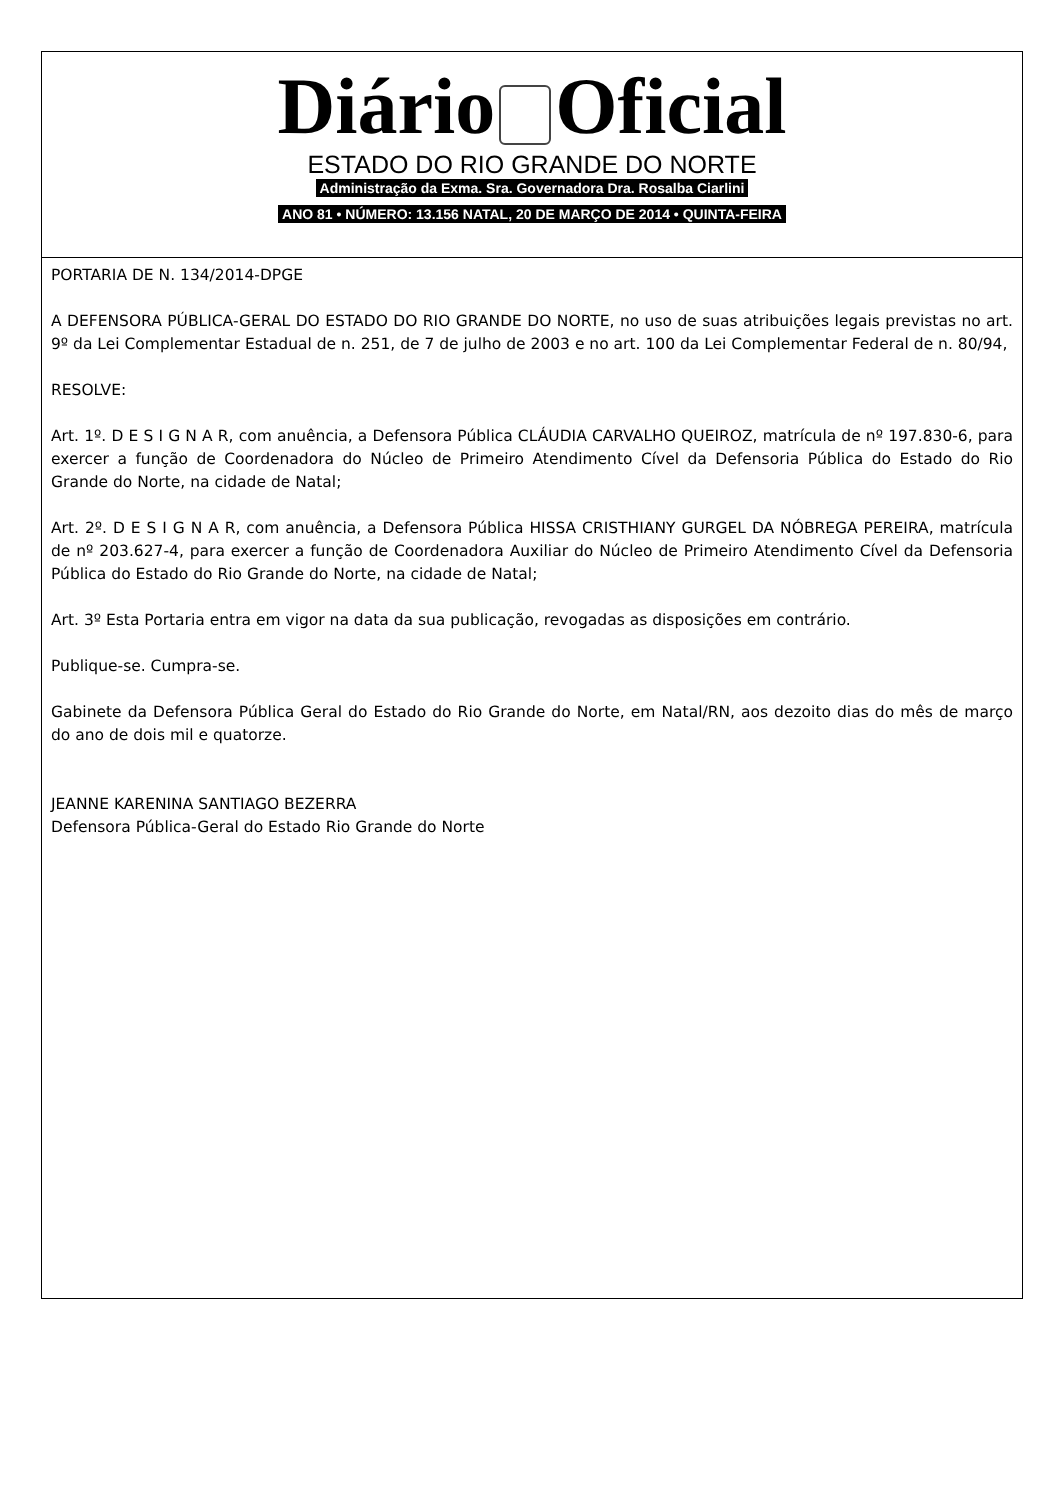Diário Oficial
ESTADO DO RIO GRANDE DO NORTE
Administração da Exma. Sra. Governadora Dra. Rosalba Ciarlini
ANO 81 • NÚMERO: 13.156 NATAL, 20 DE MARÇO DE 2014 • QUINTA-FEIRA
PORTARIA DE N. 134/2014-DPGE
A DEFENSORA PÚBLICA-GERAL DO ESTADO DO RIO GRANDE DO NORTE, no uso de suas atribuições legais previstas no art. 9º da Lei Complementar Estadual de n. 251, de 7 de julho de 2003 e no art. 100 da Lei Complementar Federal de n. 80/94,
RESOLVE:
Art. 1º. D E S I G N A R, com anuência, a Defensora Pública CLÁUDIA CARVALHO QUEIROZ, matrícula de nº 197.830-6, para exercer a função de Coordenadora do Núcleo de Primeiro Atendimento Cível da Defensoria Pública do Estado do Rio Grande do Norte, na cidade de Natal;
Art. 2º. D E S I G N A R, com anuência, a Defensora Pública HISSA CRISTHIANY GURGEL DA NÓBREGA PEREIRA, matrícula de nº 203.627-4, para exercer a função de Coordenadora Auxiliar do Núcleo de Primeiro Atendimento Cível da Defensoria Pública do Estado do Rio Grande do Norte, na cidade de Natal;
Art. 3º Esta Portaria entra em vigor na data da sua publicação, revogadas as disposições em contrário.
Publique-se. Cumpra-se.
Gabinete da Defensora Pública Geral do Estado do Rio Grande do Norte, em Natal/RN, aos dezoito dias do mês de março do ano de dois mil e quatorze.
JEANNE KARENINA SANTIAGO BEZERRA
Defensora Pública-Geral do Estado Rio Grande do Norte